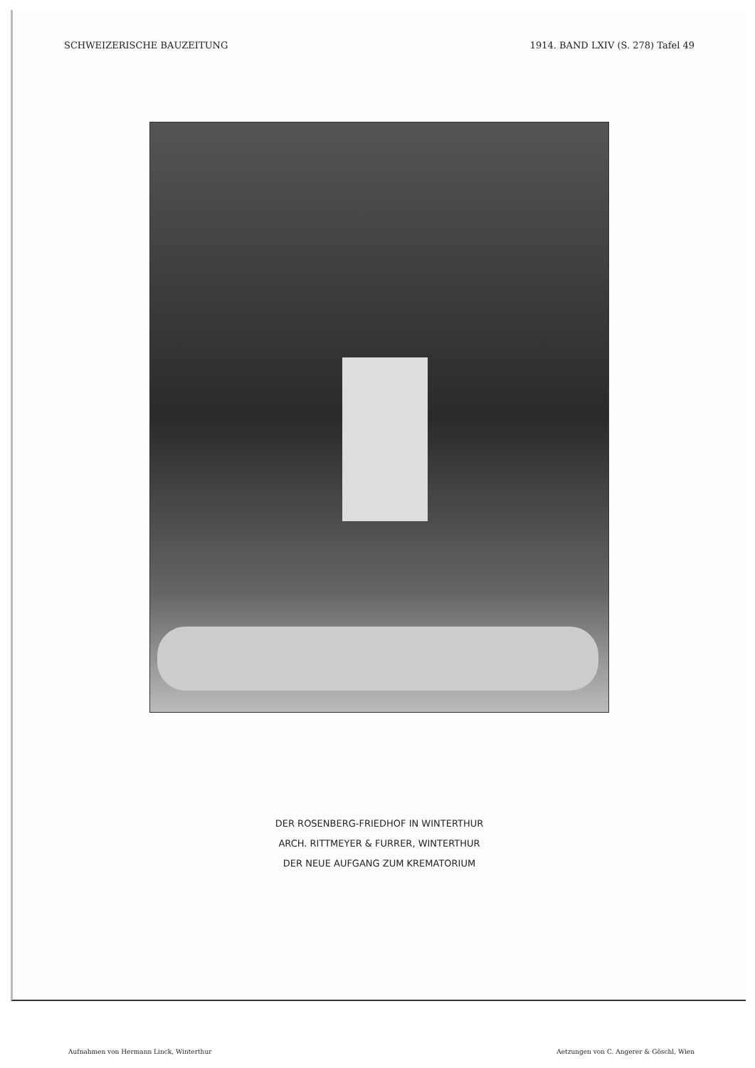SCHWEIZERISCHE BAUZEITUNG 1914. BAND LXIV (S. 278) Tafel 49
DER ROSENBERG-FRIEDHOF IN WINTERTHUR
ARCH. RITTMEYER & FURRER, WINTERTHUR
DER NEUE AUFGANG ZUM KREMATORIUM
Aufnahmen von Hermann Linck, Winterthur Aetzungen von C. Angerer & Göschl, Wien